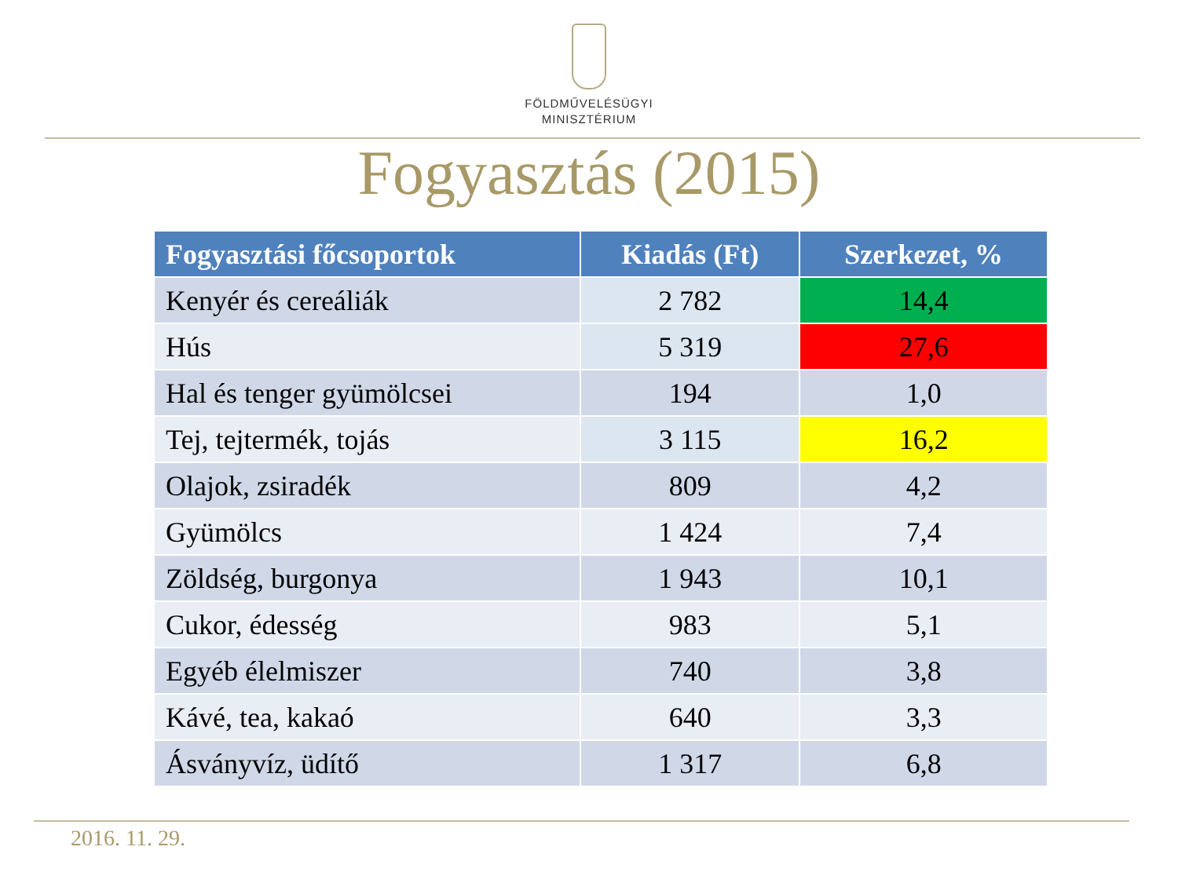FÖLDMŰVELÉSÜGYI
MINISZTÉRIUM
Fogyasztás (2015)
| Fogyasztási főcsoportok | Kiadás (Ft) | Szerkezet, % |
| --- | --- | --- |
| Kenyér és cereáliák | 2 782 | 14,4 |
| Hús | 5 319 | 27,6 |
| Hal és tenger gyümölcsei | 194 | 1,0 |
| Tej, tejtermék, tojás | 3 115 | 16,2 |
| Olajok, zsiradék | 809 | 4,2 |
| Gyümölcs | 1 424 | 7,4 |
| Zöldség, burgonya | 1 943 | 10,1 |
| Cukor, édesség | 983 | 5,1 |
| Egyéb élelmiszer | 740 | 3,8 |
| Kávé, tea, kakaó | 640 | 3,3 |
| Ásványvíz, üdítő | 1 317 | 6,8 |
2016. 11. 29.